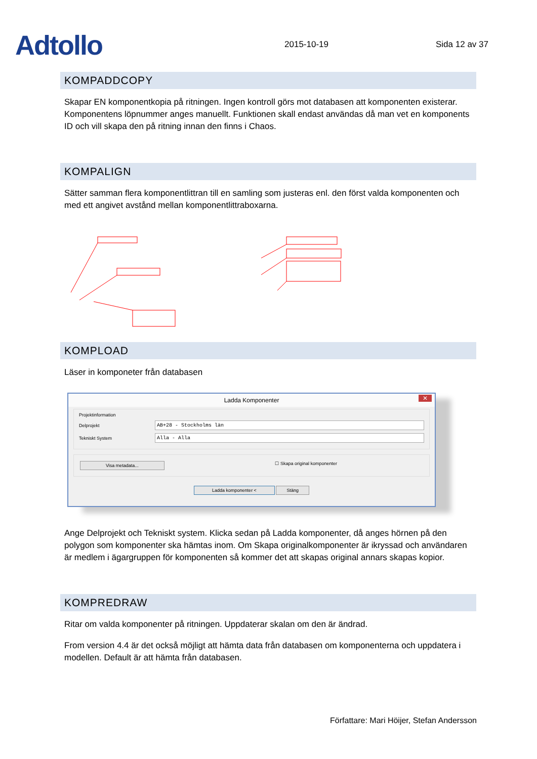Adtollo
2015-10-19
Sida 12 av 37
KOMPADDCOPY
Skapar EN komponentkopia på ritningen. Ingen kontroll görs mot databasen att komponenten existerar. Komponentens löpnummer anges manuellt. Funktionen skall endast användas då man vet en komponents ID och vill skapa den på ritning innan den finns i Chaos.
KOMPALIGN
Sätter samman flera komponentlittran till en samling som justeras enl. den först valda komponenten och med ett angivet avstånd mellan komponentlittraboxarna.
KOMPLOAD
Läser in komponeter från databasen
Ladda Komponenter ✕
Projektinformation
Delprojekt AB+28 - Stockholms län
Tekniskt System Alla - Alla
Visa metadata... ☐ Skapa original komponenter
Ladda komponenter < Stäng
Ange Delprojekt och Tekniskt system. Klicka sedan på Ladda komponenter, då anges hörnen på den polygon som komponenter ska hämtas inom. Om Skapa originalkomponenter är ikryssad och användaren är medlem i ägargruppen för komponenten så kommer det att skapas original annars skapas kopior.
KOMPREDRAW
Ritar om valda komponenter på ritningen. Uppdaterar skalan om den är ändrad.
From version 4.4 är det också möjligt att hämta data från databasen om komponenterna och uppdatera i modellen. Default är att hämta från databasen.
Författare: Mari Höijer, Stefan Andersson